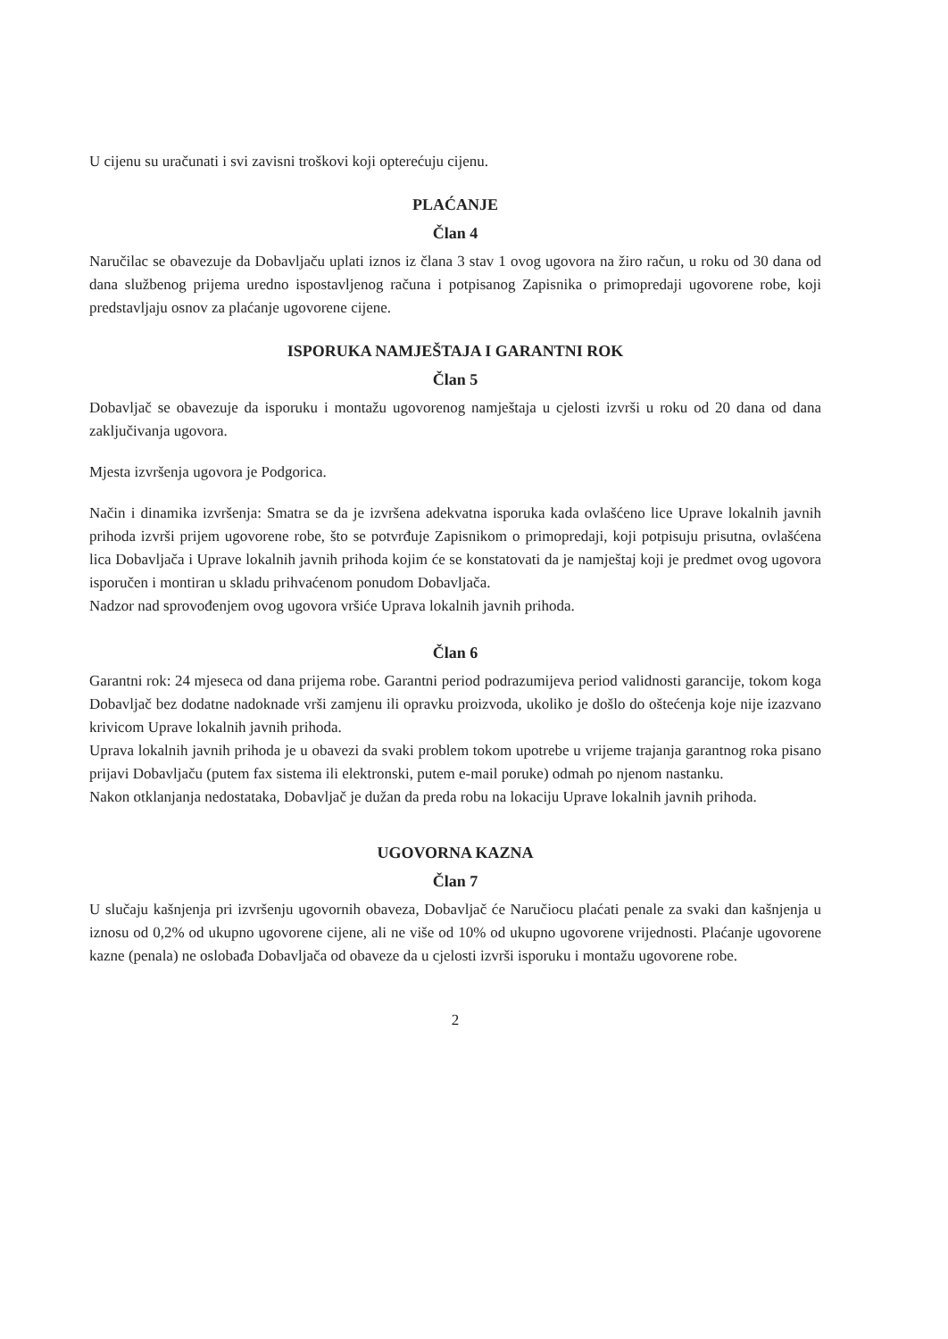U cijenu su uračunati i svi zavisni troškovi koji opterećuju cijenu.
PLAĆANJE
Član 4
Naručilac se obavezuje da Dobavljaču uplati iznos iz člana 3 stav 1 ovog ugovora na žiro račun, u roku od 30 dana od dana službenog prijema uredno ispostavljenog računa i potpisanog Zapisnika o primopredaji ugovorene robe, koji predstavljaju osnov za plaćanje ugovorene cijene.
ISPORUKA NAMJEŠTAJA I GARANTNI ROK
Član 5
Dobavljač se obavezuje da isporuku i montažu ugovorenog namještaja u cjelosti izvrši u roku od 20 dana od dana zaključivanja ugovora.
Mjesta izvršenja ugovora je Podgorica.
Način i dinamika izvršenja: Smatra se da je izvršena adekvatna isporuka kada ovlašćeno lice Uprave lokalnih javnih prihoda izvrši prijem ugovorene robe, što se potvrđuje Zapisnikom o primopredaji, koji potpisuju prisutna, ovlašćena lica Dobavljača i Uprave lokalnih javnih prihoda kojim će se konstatovati da je namještaj koji je predmet ovog ugovora isporučen i montiran u skladu prihvaćenom ponudom Dobavljača.
Nadzor nad sprovođenjem ovog ugovora vršiće Uprava lokalnih javnih prihoda.
Član 6
Garantni rok: 24 mjeseca od dana prijema robe. Garantni period podrazumijeva period validnosti garancije, tokom koga Dobavljač bez dodatne nadoknade vrši zamjenu ili opravku proizvoda, ukoliko je došlo do oštećenja koje nije izazvano krivicom Uprave lokalnih javnih prihoda.
Uprava lokalnih javnih prihoda je u obavezi da svaki problem tokom upotrebe u vrijeme trajanja garantnog roka pisano prijavi Dobavljaču (putem fax sistema ili elektronski, putem e-mail poruke) odmah po njenom nastanku.
Nakon otklanjanja nedostataka, Dobavljač je dužan da preda robu na lokaciju Uprave lokalnih javnih prihoda.
UGOVORNA KAZNA
Član 7
U slučaju kašnjenja pri izvršenju ugovornih obaveza, Dobavljač će Naručiocu plaćati penale za svaki dan kašnjenja u iznosu od 0,2% od ukupno ugovorene cijene, ali ne više od 10% od ukupno ugovorene vrijednosti. Plaćanje ugovorene kazne (penala) ne oslobađa Dobavljača od obaveze da u cjelosti izvrši isporuku i montažu ugovorene robe.
2